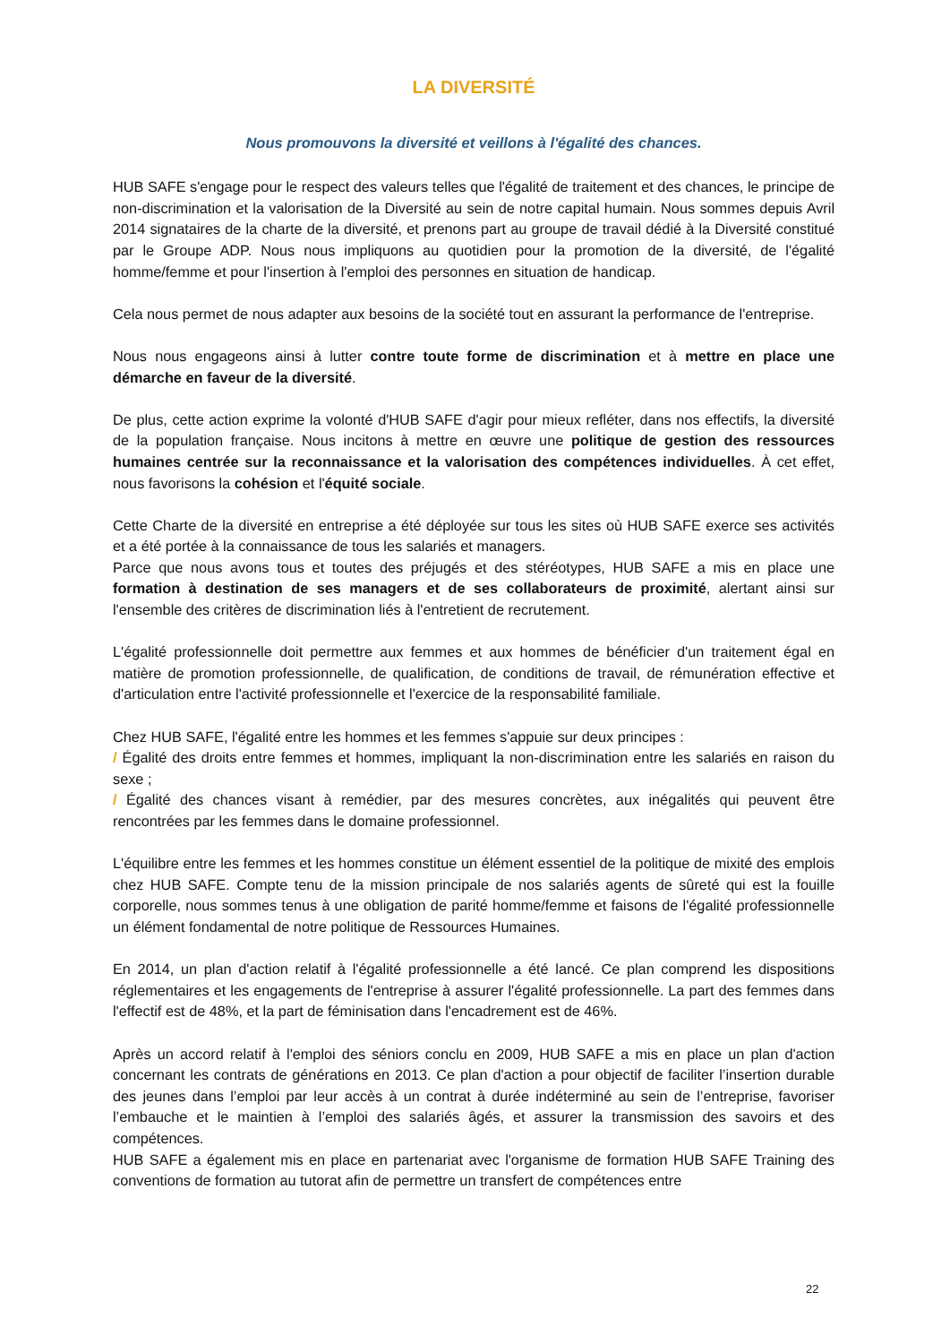LA DIVERSITÉ
Nous promouvons la diversité et veillons à l'égalité des chances.
HUB SAFE s'engage pour le respect des valeurs telles que l'égalité de traitement et des chances, le principe de non-discrimination et la valorisation de la Diversité au sein de notre capital humain. Nous sommes depuis Avril 2014 signataires de la charte de la diversité, et prenons part au groupe de travail dédié à la Diversité constitué par le Groupe ADP. Nous nous impliquons au quotidien pour la promotion de la diversité, de l'égalité homme/femme et pour l'insertion à l'emploi des personnes en situation de handicap.
Cela nous permet de nous adapter aux besoins de la société tout en assurant la performance de l'entreprise.
Nous nous engageons ainsi à lutter contre toute forme de discrimination et à mettre en place une démarche en faveur de la diversité.
De plus, cette action exprime la volonté d'HUB SAFE d'agir pour mieux refléter, dans nos effectifs, la diversité de la population française. Nous incitons à mettre en œuvre une politique de gestion des ressources humaines centrée sur la reconnaissance et la valorisation des compétences individuelles. À cet effet, nous favorisons la cohésion et l'équité sociale.
Cette Charte de la diversité en entreprise a été déployée sur tous les sites où HUB SAFE exerce ses activités et a été portée à la connaissance de tous les salariés et managers.
Parce que nous avons tous et toutes des préjugés et des stéréotypes, HUB SAFE a mis en place une formation à destination de ses managers et de ses collaborateurs de proximité, alertant ainsi sur l'ensemble des critères de discrimination liés à l'entretient de recrutement.
L'égalité professionnelle doit permettre aux femmes et aux hommes de bénéficier d'un traitement égal en matière de promotion professionnelle, de qualification, de conditions de travail, de rémunération effective et d'articulation entre l'activité professionnelle et l'exercice de la responsabilité familiale.
Chez HUB SAFE, l'égalité entre les hommes et les femmes s'appuie sur deux principes :
/ Égalité des droits entre femmes et hommes, impliquant la non-discrimination entre les salariés en raison du sexe ;
/ Égalité des chances visant à remédier, par des mesures concrètes, aux inégalités qui peuvent être rencontrées par les femmes dans le domaine professionnel.
L'équilibre entre les femmes et les hommes constitue un élément essentiel de la politique de mixité des emplois chez HUB SAFE. Compte tenu de la mission principale de nos salariés agents de sûreté qui est la fouille corporelle, nous sommes tenus à une obligation de parité homme/femme et faisons de l'égalité professionnelle un élément fondamental de notre politique de Ressources Humaines.
En 2014, un plan d'action relatif à l'égalité professionnelle a été lancé. Ce plan comprend les dispositions réglementaires et les engagements de l'entreprise à assurer l'égalité professionnelle. La part des femmes dans l'effectif est de 48%, et la part de féminisation dans l'encadrement est de 46%.
Après un accord relatif à l'emploi des séniors conclu en 2009, HUB SAFE a mis en place un plan d'action concernant les contrats de générations en 2013. Ce plan d'action a pour objectif de faciliter l’insertion durable des jeunes dans l’emploi par leur accès à un contrat à durée indéterminé au sein de l’entreprise, favoriser l’embauche et le maintien à l’emploi des salariés âgés, et assurer la transmission des savoirs et des compétences.
HUB SAFE a également mis en place en partenariat avec l'organisme de formation HUB SAFE Training des conventions de formation au tutorat afin de permettre un transfert de compétences entre
22